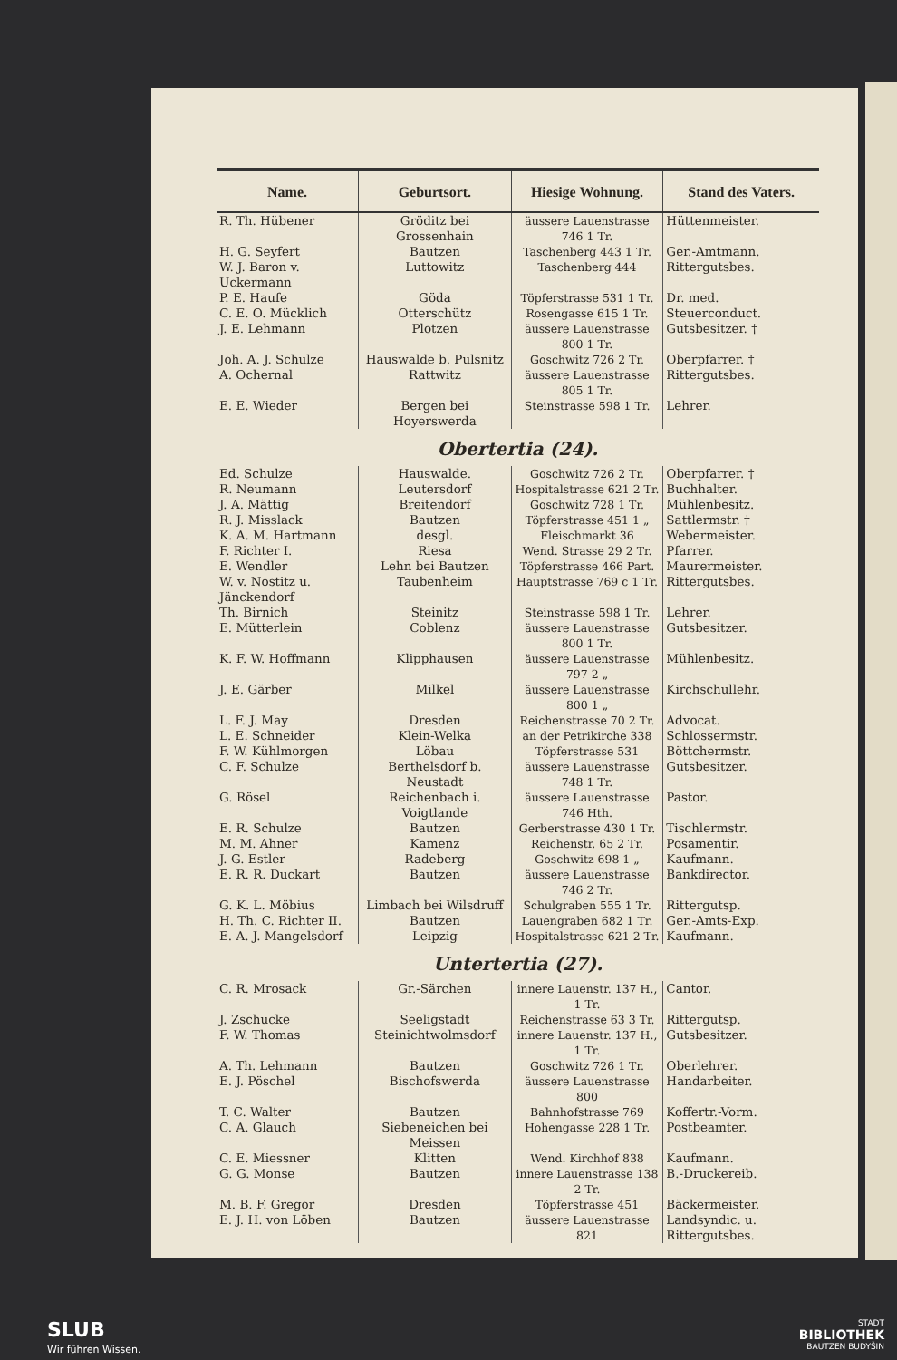| Name. | Geburtsort. | Hiesige Wohnung. | Stand des Vaters. |
| --- | --- | --- | --- |
| R. Th. Hübener | Gröditz bei Grossenhain | äussere Lauenstrasse 746 1 Tr. | Hüttenmeister. |
| H. G. Seyfert | Bautzen | Taschenberg 443 1 Tr. | Ger.-Amtmann. |
| W. J. Baron v. Uckermann | Luttowitz | Taschenberg 444 | Rittergutsbes. |
| P. E. Haufe | Göda | Töpferstrasse 531 1 Tr. | Dr. med. |
| C. E. O. Mücklich | Otterschütz | Rosengasse 615 1 Tr. | Steuerconduct. |
| J. E. Lehmann | Plotzen | äussere Lauenstrasse 800 1 Tr. | Gutsbesitzer. † |
| Joh. A. J. Schulze | Hauswalde b. Pulsnitz | Goschwitz 726 2 Tr. | Oberpfarrer. † |
| A. Ochernal | Rattwitz | äussere Lauenstrasse 805 1 Tr. | Rittergutsbes. |
| E. E. Wieder | Bergen bei Hoyerswerda | Steinstrasse 598 1 Tr. | Lehrer. |
| Obertertia (24). | | | |
| Ed. Schulze | Hauswalde. | Goschwitz 726 2 Tr. | Oberpfarrer. † |
| R. Neumann | Leutersdorf | Hospitalstrasse 621 2 Tr. | Buchhalter. |
| J. A. Mättig | Breitendorf | Goschwitz 728 1 Tr. | Mühlenbesitz. |
| R. J. Misslack | Bautzen | Töpferstrasse 451 1 „ | Sattlermstr. † |
| K. A. M. Hartmann | desgl. | Fleischmarkt 36 | Webermeister. |
| F. Richter I. | Riesa | Wend. Strasse 29 2 Tr. | Pfarrer. |
| E. Wendler | Lehn bei Bautzen | Töpferstrasse 466 Part. | Maurermeister. |
| W. v. Nostitz u. Jänckendorf | Taubenheim | Hauptstrasse 769 c 1 Tr. | Rittergutsbes. |
| Th. Birnich | Steinitz | Steinstrasse 598 1 Tr. | Lehrer. |
| E. Mütterlein | Coblenz | äussere Lauenstrasse 800 1 Tr. | Gutsbesitzer. |
| K. F. W. Hoffmann | Klipphausen | äussere Lauenstrasse 797 2 „ | Mühlenbesitz. |
| J. E. Gärber | Milkel | äussere Lauenstrasse 800 1 „ | Kirchschullehr. |
| L. F. J. May | Dresden | Reichenstrasse 70 2 Tr. | Advocat. |
| L. E. Schneider | Klein-Welka | an der Petrikirche 338 | Schlossermstr. |
| F. W. Kühlmorgen | Löbau | Töpferstrasse 531 | Böttchermstr. |
| C. F. Schulze | Berthelsdorf b. Neustadt | äussere Lauenstrasse 748 1 Tr. | Gutsbesitzer. |
| G. Rösel | Reichenbach i. Voigtlande | äussere Lauenstrasse 746 Hth. | Pastor. |
| E. R. Schulze | Bautzen | Gerberstrasse 430 1 Tr. | Tischlermstr. |
| M. M. Ahner | Kamenz | Reichenstr. 65 2 Tr. | Posamentir. |
| J. G. Estler | Radeberg | Goschwitz 698 1 „ | Kaufmann. |
| E. R. R. Duckart | Bautzen | äussere Lauenstrasse 746 2 Tr. | Bankdirector. |
| G. K. L. Möbius | Limbach bei Wilsdruff | Schulgraben 555 1 Tr. | Rittergutsp. |
| H. Th. C. Richter II. | Bautzen | Lauengraben 682 1 Tr. | Ger.-Amts-Exp. |
| E. A. J. Mangelsdorf | Leipzig | Hospitalstrasse 621 2 Tr. | Kaufmann. |
| Untertertia (27). | | | |
| C. R. Mrosack | Gr.-Särchen | innere Lauenstr. 137 H., 1 Tr. | Cantor. |
| J. Zschucke | Seeligstadt | Reichenstrasse 63 3 Tr. | Rittergutsp. |
| F. W. Thomas | Steinichtwolmsdorf | innere Lauenstr. 137 H., 1 Tr. | Gutsbesitzer. |
| A. Th. Lehmann | Bautzen | Goschwitz 726 1 Tr. | Oberlehrer. |
| E. J. Pöschel | Bischofswerda | äussere Lauenstrasse 800 | Handarbeiter. |
| T. C. Walter | Bautzen | Bahnhofstrasse 769 | Koffertr.-Vorm. |
| C. A. Glauch | Siebeneichen bei Meissen | Hohengasse 228 1 Tr. | Postbeamter. |
| C. E. Miessner | Klitten | Wend. Kirchhof 838 | Kaufmann. |
| G. G. Monse | Bautzen | innere Lauenstrasse 138 2 Tr. | B.-Druckereib. |
| M. B. F. Gregor | Dresden | Töpferstrasse 451 | Bäckermeister. |
| E. J. H. von Löben | Bautzen | äussere Lauenstrasse 821 | Landsyndic. u. Rittergutsbes. |
SLUB
Wir führen Wissen.
STADT
BIBLIOTHEK
BAUTZEN BUDYŠIN